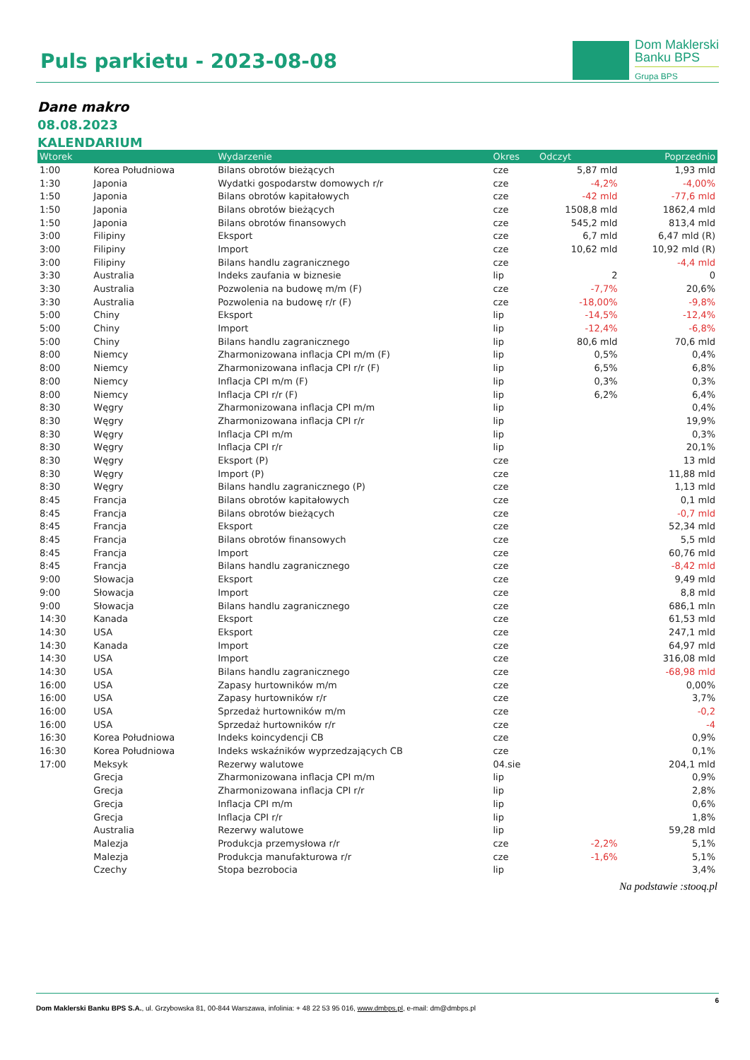Puls parkietu - 2023-08-08
Dom Maklerski
Banku BPS
Grupa BPS
Dane makro
08.08.2023
KALENDARIUM
| Wtorek | | Wydarzenie | Okres | Odczyt | Poprzednio |
| --- | --- | --- | --- | --- | --- |
| 1:00 | Korea Południowa | Bilans obrotów bieżących | cze | 5,87 mld | 1,93 mld |
| 1:30 | Japonia | Wydatki gospodarstw domowych r/r | cze | -4,2% | -4,00% |
| 1:50 | Japonia | Bilans obrotów kapitałowych | cze | -42 mld | -77,6 mld |
| 1:50 | Japonia | Bilans obrotów bieżących | cze | 1508,8 mld | 1862,4 mld |
| 1:50 | Japonia | Bilans obrotów finansowych | cze | 545,2 mld | 813,4 mld |
| 3:00 | Filipiny | Eksport | cze | 6,7 mld | 6,47 mld (R) |
| 3:00 | Filipiny | Import | cze | 10,62 mld | 10,92 mld (R) |
| 3:00 | Filipiny | Bilans handlu zagranicznego | cze | | -4,4 mld |
| 3:30 | Australia | Indeks zaufania w biznesie | lip | 2 | 0 |
| 3:30 | Australia | Pozwolenia na budowę m/m (F) | cze | -7,7% | 20,6% |
| 3:30 | Australia | Pozwolenia na budowę r/r (F) | cze | -18,00% | -9,8% |
| 5:00 | Chiny | Eksport | lip | -14,5% | -12,4% |
| 5:00 | Chiny | Import | lip | -12,4% | -6,8% |
| 5:00 | Chiny | Bilans handlu zagranicznego | lip | 80,6 mld | 70,6 mld |
| 8:00 | Niemcy | Zharmonizowana inflacja CPI m/m (F) | lip | 0,5% | 0,4% |
| 8:00 | Niemcy | Zharmonizowana inflacja CPI r/r (F) | lip | 6,5% | 6,8% |
| 8:00 | Niemcy | Inflacja CPI m/m (F) | lip | 0,3% | 0,3% |
| 8:00 | Niemcy | Inflacja CPI r/r (F) | lip | 6,2% | 6,4% |
| 8:30 | Węgry | Zharmonizowana inflacja CPI m/m | lip | | 0,4% |
| 8:30 | Węgry | Zharmonizowana inflacja CPI r/r | lip | | 19,9% |
| 8:30 | Węgry | Inflacja CPI m/m | lip | | 0,3% |
| 8:30 | Węgry | Inflacja CPI r/r | lip | | 20,1% |
| 8:30 | Węgry | Eksport (P) | cze | | 13 mld |
| 8:30 | Węgry | Import (P) | cze | | 11,88 mld |
| 8:30 | Węgry | Bilans handlu zagranicznego (P) | cze | | 1,13 mld |
| 8:45 | Francja | Bilans obrotów kapitałowych | cze | | 0,1 mld |
| 8:45 | Francja | Bilans obrotów bieżących | cze | | -0,7 mld |
| 8:45 | Francja | Eksport | cze | | 52,34 mld |
| 8:45 | Francja | Bilans obrotów finansowych | cze | | 5,5 mld |
| 8:45 | Francja | Import | cze | | 60,76 mld |
| 8:45 | Francja | Bilans handlu zagranicznego | cze | | -8,42 mld |
| 9:00 | Słowacja | Eksport | cze | | 9,49 mld |
| 9:00 | Słowacja | Import | cze | | 8,8 mld |
| 9:00 | Słowacja | Bilans handlu zagranicznego | cze | | 686,1 mln |
| 14:30 | Kanada | Eksport | cze | | 61,53 mld |
| 14:30 | USA | Eksport | cze | | 247,1 mld |
| 14:30 | Kanada | Import | cze | | 64,97 mld |
| 14:30 | USA | Import | cze | | 316,08 mld |
| 14:30 | USA | Bilans handlu zagranicznego | cze | | -68,98 mld |
| 16:00 | USA | Zapasy hurtowników m/m | cze | | 0,00% |
| 16:00 | USA | Zapasy hurtowników r/r | cze | | 3,7% |
| 16:00 | USA | Sprzedaż hurtowników m/m | cze | | -0,2 |
| 16:00 | USA | Sprzedaż hurtowników r/r | cze | | -4 |
| 16:30 | Korea Południowa | Indeks koincydencji CB | cze | | 0,9% |
| 16:30 | Korea Południowa | Indeks wskaźników wyprzedzających CB | cze | | 0,1% |
| 17:00 | Meksyk | Rezerwy walutowe | 04.sie | | 204,1 mld |
| | Grecja | Zharmonizowana inflacja CPI m/m | lip | | 0,9% |
| | Grecja | Zharmonizowana inflacja CPI r/r | lip | | 2,8% |
| | Grecja | Inflacja CPI m/m | lip | | 0,6% |
| | Grecja | Inflacja CPI r/r | lip | | 1,8% |
| | Australia | Rezerwy walutowe | lip | | 59,28 mld |
| | Malezja | Produkcja przemysłowa r/r | cze | -2,2% | 5,1% |
| | Malezja | Produkcja manufakturowa r/r | cze | -1,6% | 5,1% |
| | Czechy | Stopa bezrobocia | lip | | 3,4% |
Na podstawie :stooq.pl
6
Dom Maklerski Banku BPS S.A., ul. Grzybowska 81, 00-844 Warszawa, infolinia: + 48 22 53 95 016, www.dmbps.pl, e-mail: dm@dmbps.pl